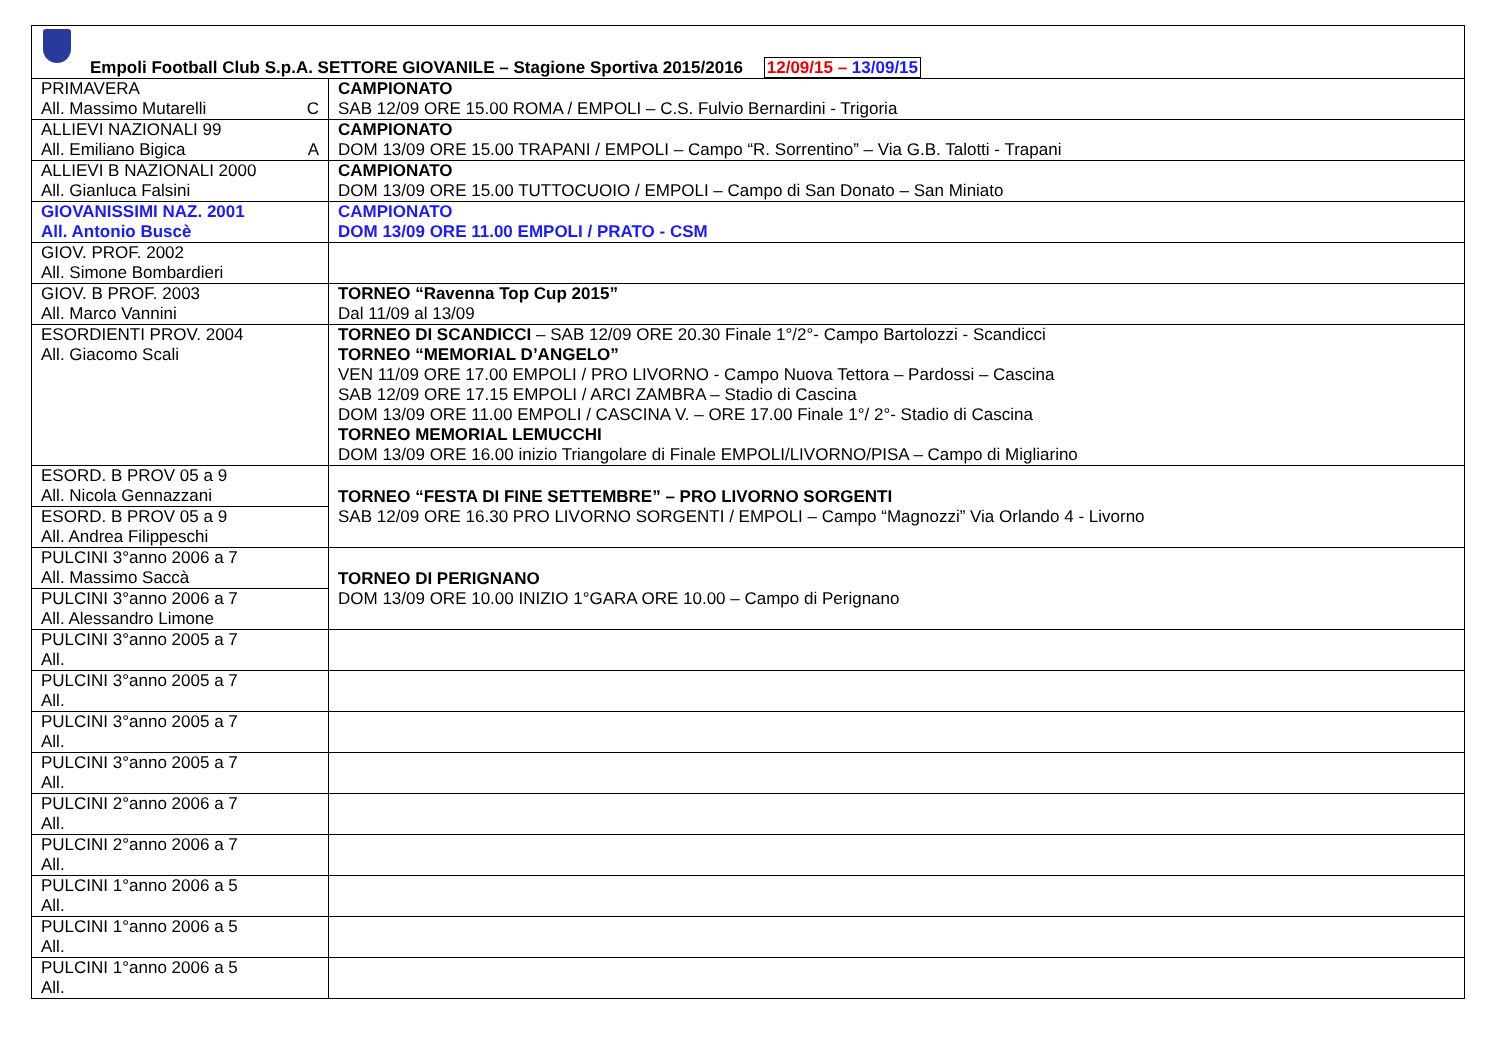| Empoli Football Club S.p.A. SETTORE GIOVANILE – Stagione Sportiva 2015/2016 12/09/15 – 13/09/15 | |
| PRIMAVERA All. Massimo Mutarelli C | CAMPIONATO SAB 12/09 ORE 15.00 ROMA / EMPOLI – C.S. Fulvio Bernardini - Trigoria |
| ALLIEVI NAZIONALI 99 All. Emiliano Bigica A | CAMPIONATO DOM 13/09 ORE 15.00 TRAPANI / EMPOLI – Campo “R. Sorrentino” – Via G.B. Talotti - Trapani |
| ALLIEVI B NAZIONALI 2000 All. Gianluca Falsini | CAMPIONATO DOM 13/09 ORE 15.00 TUTTOCUOIO / EMPOLI – Campo di San Donato – San Miniato |
| GIOVANISSIMI NAZ. 2001 All. Antonio Buscè | CAMPIONATO DOM 13/09 ORE 11.00 EMPOLI / PRATO - CSM |
| GIOV. PROF. 2002 All. Simone Bombardieri | |
| GIOV. B PROF. 2003 All. Marco Vannini | TORNEO “Ravenna Top Cup 2015” Dal 11/09 al 13/09 |
| ESORDIENTI PROV. 2004 All. Giacomo Scali | TORNEO DI SCANDICCI – SAB 12/09 ORE 20.30 Finale 1°/2°- Campo Bartolozzi - Scandicci TORNEO “MEMORIAL D’ANGELO” VEN 11/09 ORE 17.00 EMPOLI / PRO LIVORNO - Campo Nuova Tettora – Pardossi – Cascina SAB 12/09 ORE 17.15 EMPOLI / ARCI ZAMBRA – Stadio di Cascina DOM 13/09 ORE 11.00 EMPOLI / CASCINA V. – ORE 17.00 Finale 1°/ 2°- Stadio di Cascina TORNEO MEMORIAL LEMUCCHI DOM 13/09 ORE 16.00 inizio Triangolare di Finale EMPOLI/LIVORNO/PISA – Campo di Migliarino |
| ESORD. B PROV 05 a 9 All. Nicola Gennazzani | TORNEO “FESTA DI FINE SETTEMBRE” – PRO LIVORNO SORGENTI SAB 12/09 ORE 16.30 PRO LIVORNO SORGENTI / EMPOLI – Campo “Magnozzi” Via Orlando 4 - Livorno |
| ESORD. B PROV 05 a 9 All. Andrea Filippeschi | |
| PULCINI 3°anno 2006 a 7 All. Massimo Saccà | TORNEO DI PERIGNANO DOM 13/09 ORE 10.00 INIZIO 1°GARA ORE 10.00 – Campo di Perignano |
| PULCINI 3°anno 2006 a 7 All. Alessandro Limone | |
| PULCINI 3°anno 2005 a 7 All. | |
| PULCINI 3°anno 2005 a 7 All. | |
| PULCINI 3°anno 2005 a 7 All. | |
| PULCINI 3°anno 2005 a 7 All. | |
| PULCINI 2°anno 2006 a 7 All. | |
| PULCINI 2°anno 2006 a 7 All. | |
| PULCINI 1°anno 2006 a 5 All. | |
| PULCINI 1°anno 2006 a 5 All. | |
| PULCINI 1°anno 2006 a 5 All. | |